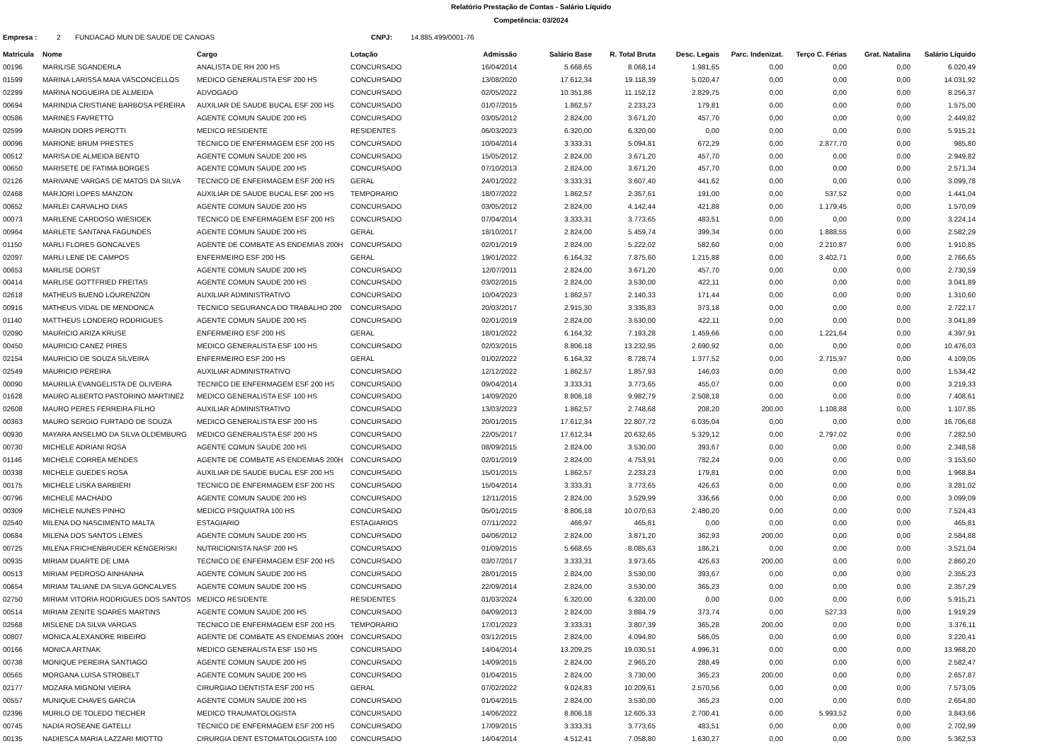Relatório Prestação de Contas - Salário Líquido
Competência: 03/2024
Empresa : 2 FUNDACAO MUN DE SAUDE DE CANOAS CNPJ: 14.885.499/0001-76
| Matricula | Nome | Cargo | Lotação | Admissão | Salário Base | R. Total Bruta | Desc. Legais | Parc. Indenizat. | Terço C. Férias | Grat. Natalina | Salário Líquido |
| --- | --- | --- | --- | --- | --- | --- | --- | --- | --- | --- | --- |
| 00196 | MARILISE SGANDERLA | ANALISTA DE RH 200 HS | CONCURSADO | 16/04/2014 | 5.668,65 | 8.068,14 | 1.981,65 | 0,00 | 0,00 | 0,00 | 6.020,49 |
| 01599 | MARINA LARISSA MAIA VASCONCELLOS | MEDICO GENERALISTA ESF 200 HS | CONCURSADO | 13/08/2020 | 17.612,34 | 19.118,39 | 5.020,47 | 0,00 | 0,00 | 0,00 | 14.031,92 |
| 02299 | MARINA NOGUEIRA DE ALMEIDA | ADVOGADO | CONCURSADO | 02/05/2022 | 10.351,86 | 11.152,12 | 2.829,75 | 0,00 | 0,00 | 0,00 | 8.256,37 |
| 00694 | MARINDIA CRISTIANE BARBOSA PEREIRA | AUXILIAR DE SAUDE BUCAL ESF 200 HS | CONCURSADO | 01/07/2015 | 1.862,57 | 2.233,23 | 179,81 | 0,00 | 0,00 | 0,00 | 1.575,00 |
| 00586 | MARINES FAVRETTO | AGENTE COMUN SAUDE 200 HS | CONCURSADO | 03/05/2012 | 2.824,00 | 3.671,20 | 457,70 | 0,00 | 0,00 | 0,00 | 2.449,82 |
| 02599 | MARION DORS PEROTTI | MEDICO RESIDENTE | RESIDENTES | 06/03/2023 | 6.320,00 | 6.320,00 | 0,00 | 0,00 | 0,00 | 0,00 | 5.915,21 |
| 00096 | MARIONE BRUM PRESTES | TECNICO DE ENFERMAGEM ESF 200 HS | CONCURSADO | 10/04/2014 | 3.333,31 | 5.094,81 | 672,29 | 0,00 | 2.877,70 | 0,00 | 985,80 |
| 00512 | MARISA DE ALMEIDA BENTO | AGENTE COMUN SAUDE 200 HS | CONCURSADO | 15/05/2012 | 2.824,00 | 3.671,20 | 457,70 | 0,00 | 0,00 | 0,00 | 2.949,82 |
| 00650 | MARISETE DE FATIMA BORGES | AGENTE COMUN SAUDE 200 HS | CONCURSADO | 07/10/2013 | 2.824,00 | 3.671,20 | 457,70 | 0,00 | 0,00 | 0,00 | 2.571,34 |
| 02126 | MARIVANE VARGAS DE MATOS DA SILVA | TECNICO DE ENFERMAGEM ESF 200 HS | GERAL | 24/01/2022 | 3.333,31 | 3.607,40 | 441,62 | 0,00 | 0,00 | 0,00 | 3.099,78 |
| 02468 | MARJORI LOPES MANZON | AUXILIAR DE SAUDE BUCAL ESF 200 HS | TEMPORARIO | 18/07/2022 | 1.862,57 | 2.357,61 | 191,00 | 0,00 | 537,52 | 0,00 | 1.441,04 |
| 00652 | MARLEI CARVALHO DIAS | AGENTE COMUN SAUDE 200 HS | CONCURSADO | 03/05/2012 | 2.824,00 | 4.142,44 | 421,88 | 0,00 | 1.179,45 | 0,00 | 1.570,09 |
| 00073 | MARLENE CARDOSO WIESIOEK | TECNICO DE ENFERMAGEM ESF 200 HS | CONCURSADO | 07/04/2014 | 3.333,31 | 3.773,65 | 483,51 | 0,00 | 0,00 | 0,00 | 3.224,14 |
| 00964 | MARLETE SANTANA FAGUNDES | AGENTE COMUN SAUDE 200 HS | GERAL | 18/10/2017 | 2.824,00 | 5.459,74 | 399,34 | 0,00 | 1.888,55 | 0,00 | 2.582,29 |
| 01150 | MARLI FLORES GONCALVES | AGENTE DE COMBATE AS ENDEMIAS 200H | CONCURSADO | 02/01/2019 | 2.824,00 | 5.222,02 | 582,60 | 0,00 | 2.210,87 | 0,00 | 1.910,85 |
| 02097 | MARLI LENE DE CAMPOS | ENFERMEIRO ESF 200 HS | GERAL | 19/01/2022 | 6.164,32 | 7.875,60 | 1.215,88 | 0,00 | 3.402,71 | 0,00 | 2.766,65 |
| 00653 | MARLISE DORST | AGENTE COMUN SAUDE 200 HS | CONCURSADO | 12/07/2011 | 2.824,00 | 3.671,20 | 457,70 | 0,00 | 0,00 | 0,00 | 2.730,59 |
| 00414 | MARLISE GOTTFRIED FREITAS | AGENTE COMUN SAUDE 200 HS | CONCURSADO | 03/02/2015 | 2.824,00 | 3.530,00 | 422,11 | 0,00 | 0,00 | 0,00 | 3.041,89 |
| 02618 | MATHEUS BUENO LOURENZON | AUXILIAR ADMINISTRATIVO | CONCURSADO | 10/04/2023 | 1.862,57 | 2.140,33 | 171,44 | 0,00 | 0,00 | 0,00 | 1.310,60 |
| 00916 | MATHEUS VIDAL DE MENDONCA | TECNICO SEGURANCA DO TRABALHO 200 | CONCURSADO | 20/03/2017 | 2.915,30 | 3.335,83 | 373,18 | 0,00 | 0,00 | 0,00 | 2.722,17 |
| 01140 | MATTHEUS LONDERO RODRIGUES | AGENTE COMUN SAUDE 200 HS | CONCURSADO | 02/01/2019 | 2.824,00 | 3.530,00 | 422,11 | 0,00 | 0,00 | 0,00 | 3.041,89 |
| 02090 | MAURICIO ARIZA KRUSE | ENFERMEIRO ESF 200 HS | GERAL | 18/01/2022 | 6.164,32 | 7.193,28 | 1.459,66 | 0,00 | 1.221,64 | 0,00 | 4.397,91 |
| 00450 | MAURICIO CANEZ PIRES | MEDICO GENERALISTA ESF 100 HS | CONCURSADO | 02/03/2015 | 8.806,18 | 13.232,95 | 2.690,92 | 0,00 | 0,00 | 0,00 | 10.476,03 |
| 02154 | MAURICIO DE SOUZA SILVEIRA | ENFERMEIRO ESF 200 HS | GERAL | 01/02/2022 | 6.164,32 | 8.728,74 | 1.377,52 | 0,00 | 2.715,97 | 0,00 | 4.109,05 |
| 02549 | MAURICIO PEREIRA | AUXILIAR ADMINISTRATIVO | CONCURSADO | 12/12/2022 | 1.862,57 | 1.857,93 | 146,03 | 0,00 | 0,00 | 0,00 | 1.534,42 |
| 00090 | MAURILIA EVANGELISTA DE OLIVEIRA | TECNICO DE ENFERMAGEM ESF 200 HS | CONCURSADO | 09/04/2014 | 3.333,31 | 3.773,65 | 455,07 | 0,00 | 0,00 | 0,00 | 3.219,33 |
| 01628 | MAURO ALBERTO PASTORINO MARTINEZ | MEDICO GENERALISTA ESF 100 HS | CONCURSADO | 14/09/2020 | 8.806,18 | 9.982,79 | 2.508,18 | 0,00 | 0,00 | 0,00 | 7.408,61 |
| 02608 | MAURO PERES FERREIRA FILHO | AUXILIAR ADMINISTRATIVO | CONCURSADO | 13/03/2023 | 1.862,57 | 2.748,68 | 208,20 | 200,00 | 1.108,88 | 0,00 | 1.107,85 |
| 00363 | MAURO SERGIO FURTADO DE SOUZA | MEDICO GENERALISTA ESF 200 HS | CONCURSADO | 20/01/2015 | 17.612,34 | 22.807,72 | 6.035,04 | 0,00 | 0,00 | 0,00 | 16.706,68 |
| 00930 | MAYARA ANSELMO DA SILVA OLDEMBURG | MEDICO GENERALISTA ESF 200 HS | CONCURSADO | 22/05/2017 | 17.612,34 | 20.632,65 | 5.329,12 | 0,00 | 2.797,02 | 0,00 | 7.282,50 |
| 00730 | MICHELE ADRIANI ROSA | AGENTE COMUN SAUDE 200 HS | CONCURSADO | 08/09/2015 | 2.824,00 | 3.530,00 | 393,67 | 0,00 | 0,00 | 0,00 | 2.348,58 |
| 01146 | MICHELE CORREA MENDES | AGENTE DE COMBATE AS ENDEMIAS 200H | CONCURSADO | 02/01/2019 | 2.824,00 | 4.753,91 | 782,24 | 0,00 | 0,00 | 0,00 | 3.153,60 |
| 00338 | MICHELE GUEDES ROSA | AUXILIAR DE SAUDE BUCAL ESF 200 HS | CONCURSADO | 15/01/2015 | 1.862,57 | 2.233,23 | 179,81 | 0,00 | 0,00 | 0,00 | 1.968,84 |
| 00175 | MICHELE LISKA BARBIERI | TECNICO DE ENFERMAGEM ESF 200 HS | CONCURSADO | 15/04/2014 | 3.333,31 | 3.773,65 | 426,63 | 0,00 | 0,00 | 0,00 | 3.281,02 |
| 00796 | MICHELE MACHADO | AGENTE COMUN SAUDE 200 HS | CONCURSADO | 12/11/2015 | 2.824,00 | 3.529,99 | 336,66 | 0,00 | 0,00 | 0,00 | 3.099,09 |
| 00309 | MICHELE NUNES PINHO | MEDICO PSIQUIATRA 100 HS | CONCURSADO | 05/01/2015 | 8.806,18 | 10.070,63 | 2.480,20 | 0,00 | 0,00 | 0,00 | 7.524,43 |
| 02540 | MILENA DO NASCIMENTO MALTA | ESTAGIARIO | ESTAGIARIOS | 07/11/2022 | 466,97 | 465,81 | 0,00 | 0,00 | 0,00 | 0,00 | 465,81 |
| 00684 | MILENA DOS SANTOS LEMES | AGENTE COMUN SAUDE 200 HS | CONCURSADO | 04/06/2012 | 2.824,00 | 3.871,20 | 362,93 | 200,00 | 0,00 | 0,00 | 2.584,88 |
| 00725 | MILENA FRICHENBRUDER KENGERISKI | NUTRICIONISTA NASF 200 HS | CONCURSADO | 01/09/2015 | 5.668,65 | 8.085,63 | 186,21 | 0,00 | 0,00 | 0,00 | 3.521,04 |
| 00935 | MIRIAM DUARTE DE LIMA | TECNICO DE ENFERMAGEM ESF 200 HS | CONCURSADO | 03/07/2017 | 3.333,31 | 3.973,65 | 426,63 | 200,00 | 0,00 | 0,00 | 2.860,20 |
| 00513 | MIRIAM PEDROSO AINHANHA | AGENTE COMUN SAUDE 200 HS | CONCURSADO | 28/01/2015 | 2.824,00 | 3.530,00 | 393,67 | 0,00 | 0,00 | 0,00 | 2.355,23 |
| 00654 | MIRIAM TALIANE DA SILVA GONCALVES | AGENTE COMUN SAUDE 200 HS | CONCURSADO | 22/09/2014 | 2.824,00 | 3.530,00 | 365,23 | 0,00 | 0,00 | 0,00 | 2.357,29 |
| 02750 | MIRIAM VITORIA RODRIGUES DOS SANTOS | MEDICO RESIDENTE | RESIDENTES | 01/03/2024 | 6.320,00 | 6.320,00 | 0,00 | 0,00 | 0,00 | 0,00 | 5.915,21 |
| 00514 | MIRIAM ZENITE SOARES MARTINS | AGENTE COMUN SAUDE 200 HS | CONCURSADO | 04/09/2013 | 2.824,00 | 3.884,79 | 373,74 | 0,00 | 527,33 | 0,00 | 1.919,29 |
| 02568 | MISLENE DA SILVA VARGAS | TECNICO DE ENFERMAGEM ESF 200 HS | TEMPORARIO | 17/01/2023 | 3.333,31 | 3.807,39 | 365,28 | 200,00 | 0,00 | 0,00 | 3.376,11 |
| 00807 | MONICA ALEXANDRE RIBEIRO | AGENTE DE COMBATE AS ENDEMIAS 200H | CONCURSADO | 03/12/2015 | 2.824,00 | 4.094,80 | 566,05 | 0,00 | 0,00 | 0,00 | 3.220,41 |
| 00166 | MONICA ARTNAK | MEDICO GENERALISTA ESF 150 HS | CONCURSADO | 14/04/2014 | 13.209,25 | 19.030,51 | 4.996,31 | 0,00 | 0,00 | 0,00 | 13.968,20 |
| 00738 | MONIQUE PEREIRA SANTIAGO | AGENTE COMUN SAUDE 200 HS | CONCURSADO | 14/09/2015 | 2.824,00 | 2.965,20 | 288,49 | 0,00 | 0,00 | 0,00 | 2.582,47 |
| 00565 | MORGANA LUISA STROBELT | AGENTE COMUN SAUDE 200 HS | CONCURSADO | 01/04/2015 | 2.824,00 | 3.730,00 | 365,23 | 200,00 | 0,00 | 0,00 | 2.657,87 |
| 02177 | MOZARA MIGNONI VIEIRA | CIRURGIAO DENTISTA ESF 200 HS | GERAL | 07/02/2022 | 9.024,83 | 10.209,61 | 2.570,56 | 0,00 | 0,00 | 0,00 | 7.573,05 |
| 00557 | MUNIQUE CHAVES GARCIA | AGENTE COMUN SAUDE 200 HS | CONCURSADO | 01/04/2015 | 2.824,00 | 3.530,00 | 365,23 | 0,00 | 0,00 | 0,00 | 2.654,80 |
| 02396 | MURILO DE TOLEDO TIECHER | MEDICO TRAUMATOLOGISTA | CONCURSADO | 14/06/2022 | 8.806,18 | 12.605,33 | 2.700,41 | 0,00 | 5.993,52 | 0,00 | 3.843,66 |
| 00745 | NADIA ROSEANE GATELLI | TECNICO DE ENFERMAGEM ESF 200 HS | CONCURSADO | 17/09/2015 | 3.333,31 | 3.773,65 | 483,51 | 0,00 | 0,00 | 0,00 | 2.702,99 |
| 00135 | NADIESCA MARIA LAZZARI MIOTTO | CIRURGIA DENT ESTOMATOLOGISTA 100 | CONCURSADO | 14/04/2014 | 4.512,41 | 7.058,80 | 1.630,27 | 0,00 | 0,00 | 0,00 | 5.362,53 |